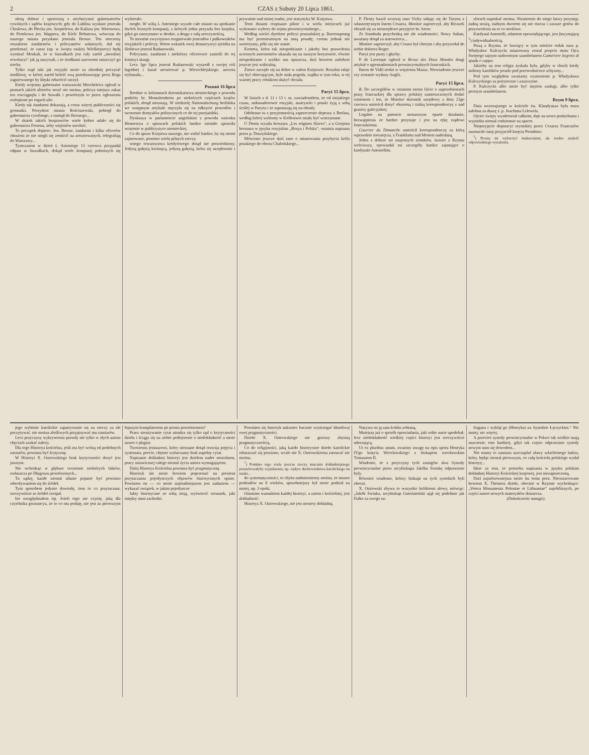2 CZAS z Soboty 20 Lipca 1861.
słoną dobrze i sprzeczną z atrybucyami gubernatorów cywilnych i sądów krajowych; gdy do Lublina wysłano jenerała Chrulewa, do Płocka jen. Szepielewa, do Kalisza jen. Woronowa, do Piotrkowa jen. Wagnera, do Kielc Bebutowa, wówczas do naszego miasta przysłano jenerała Brosse. Ten otoczony orszakiem żandarmów i policyantów usłużnych, dał się przekonać, że zaraz (np. w święta ruskiej Wielkiejnocy) będą wyrżnać Moskali, że w Suwałkach jest cały zaród „moralnej rewolucyi“ jak ją nazywali, i że środkami surowemi zniszczyć go trzeba.
Tylko rząd taki jak rosyjski może za zbrodnię poczytać modlitwę, w której naród boleść swą przedstawiając prosi Boga zagniewanego by klęski odwrócić raczył.
Kiedy wojenny gubernator warszawski Mercheleicz ogłosił w pismach jakich ubiorów nosić nie można, policya tutejsza zakaz ten rozciągnęła i do Suwałk i powtórzyła to przez ogłoszenia rozlepione po rogach ulic.
Kiedy tak żandarmi dokazują, a coraz więcej publiczności się gromadzi. Prezydent miasta Rościszewski, pobiegł do gubernatora cywilnego, z tamtąd do Brossego...
W skutek takich bezprawiów wiele kobiet udało się do gubernatora Fersena, żeby więźniów uwolnić.
To początek dopiero. Jen. Brosse, żandarmi i kilku oficerów obrażeni że nie mogli się zemścić na aresztowanych, telegrafują do Warszawy...
Tymczasem w dzień ś. Antoniego 13 czerwca przypadał odpust w Suwałkach, dokąd wiele kompanij pobożnych się wybierało.
mogło. W wilią ś. Antoniego wyszło całe miasto na spotkanie dwóch licznych kompanij, z których jedna przyszła bez księdza, gdyż go zatrzymano w drodze, a druga z całą uroczystością.
To moralne zwycięztwo rozgniewało jenerałów i pułkowników rosyjskich i policyę. Wtem wskutek owej denuncyacyi zjeżdża na śledztwo jenerał Rudanowski.
Policyanie, żandarmi i niektórzy oficerowie zanieśli do tej komisyi skargi.
Lecz 3go lipca jenerał Rudanowski wyszedł z swojej roli łagodnej i kazał aresztować p. Wierzchlejskiego, asesora trybunału...
Poznań 16 lipca
Brednie w kolumnach dziennikarstwa niemieckiego z powodu podróży hr. Montalemberta po niektórych częściach krajów polskich, dotąd nieustają. W niedzielę Nationalzeitung berlińska we wstępnym artykule męczyła się na odkrycie powodów i tworzenie domysłów politycznych co do tej przejażdżki.
Dyskusya w parlamencie angielskim z powodu wniosku Henneseya o sprawach polskich bardzo niemiło sprawiła wrażenie w publicystyce niemieckiej.
Co do spraw Księstwa naszego, nie widać bardzo, by się niemi zajmowano, pomimo wielu pilnych rzeczy.
wnego towarzystwa kredytowego dotąd nie potwierdzony. Jedyną gałęzią kwitnącą, jedyną gałęzią, która się urzędownie i prywatnie nad miarę trudni, jest statystyka W. Księstwa.
Temi dniami rozpisano pilnie i w wielu miejscach już wykonano wybory do sejmu prowincyonalnego...
Według wieści dyrektor policyi poznańskiej p. Baerensprung ma być przeniesionym na inną posadę; czemu jednak nie uwierzymy, póki się nie stanie.
Kometa, która tak niespodzianie i jakoby bez pozwolenia uczonych astronomów ukazała się na naszym horyzoncie, równie niespodzianie i szybko nas opuszcza, dziś bowiem zaledwie jeszcze jest widzialną.
Żniwo zaczęło się na dobre w całem Księstwie. Rezultat zdaje się być obiecującym, byle stała pogoda, rządka w tym roku, w tej ważnej pracy rolnikom służyć chciała.
Paryż 15 lipca.
W listach z d. 11 i 13 t. m. zawiadomiłem, że od niejakiego czasu, ambasadorowie rosyjski, austryacki i pruski żyją z sobą ściślej w Paryżu i że zapraszają się na obiady.
Odebrano tu z przyjemnością zaprzeczenie depeszy z Berlina, według której wyborny w Królestwie miały być wstrzymane.
U Dentu wyszła broszura „Les origines Slaves“, a u Gonjona broszura w języku rosyjskim „Rosya i Polska“, ostatnia napisana przez p. Duszyńskiego.
Mówiono jeszcze dziś rano o mianowaniu przybycia króla pruskiego do obozu Chalońskiego...
P. Fleury bawił wczoraj rano Vichy udając się do Turynu z własnoręcznym listem Cesarza. Monitor zaprzeczył, aby Ricasoli obraził się za nieurzędowe przyjęcie hr. Arese.
Ze Stambułu przychodzą nie złe wiadomości. Nowy Sułtan, uważany dotąd za starowierca...
Monitor zaprzeczył, aby Cesarz był chorym i aby przywołał do siebie doktora Roger.
Paryż jest pusty i głuchy.
P. de Laverque ogłosił w Revue des Deux Mondes drugi artykuł o zgromadzeniach prowincyonalnych francuskich.
Baron de Vidil siedzi w więzieniu Mazas. Niewiadomo jeszcze czy zostanie wydany Anglii.
Paryż 15 lipca.
B. Do szczegółów w ostatnim moim liście o usposobieniach prasy francuzkiej dla sprawy polskiej zamieszczonych dodać winienem i ten, że Monitor dziennik urzędowy z dnia 23go czerwca umieścił dosyć obszerną i trafną korespondencyę z nad granicy galicyjskiej.
Legalne na patencie monarszym oparte działanie, bezwątpienia że bardzo przystaje i jest na rękę rządowi francuskiemu.
Courrier du Dimanche umieścił korespondencyę za którą wprawdzie niezaręcza, z Frankfurtu nad Menem nadesłaną.
Jeden z dobrze mi znajomych ziomków, świeżo z Rzymu wróciwszy, opowiadał mi szczegóły bardzo zajmujące o kardynale Antonellim.
sferach napotkać można. Nizmiernie do niego łatwy przystęp, żadną strażą, żadnym dworem się nie otacza i zawsze gotów do przyzwolenia na to co możliwe.
Kardynał Antonelli, zdaniem opowiadającego, jest fascynującą <sup>1</sup>) indywidualnością.
Piszą z Rzymu, że bawiący w tym mieście rodak nasz p. Władysław Kulczycki mianowany został proprio motu Ojca Świętego tajnym nadwornym szambelanem Cameriere Segreto di spada e cappa.
Jakżeby na tem religia zyskała była, gdyby w chwili kiedy miliony katolików poszło pod przewodnictwo schyzmy...
Pod tym względem uważamy wyniesienie p. Władysława Kulczyckiego za pożyteczne i zaszczytne.
P. Kulczycki albo może być mężem zasługi, albo tylko prostym szambelanem.
Rzym 9 lipca.
Dnia wczorajszego w kościele św. Klaudyusza była msza żałobna za duszę ś. p. Joachima Lelewela.
Ojciec święty wyzdrowiał całkiem, daje na nowo posłuchania i wyjeżdża niemal codziennie na spacer.
Nieprzyjęcie deputacyi rzymskiej przez Cesarza Francuzów zasmuciło tutaj przyjaciół księcia Piombino.
<sup>1</sup>) Proszę mi wybaczyć makaronizm, ale trudno znaleść odpowiedniego wyrażenia.
jego wybitnie katolickie zapatrywanie się na rzeczy za złe poczytywać, nie można złośliwych przypisywać mu zamiarów.
Lecz przyczyny wykrywienia prawdy nie tylko w złych autora chęciach szukać należy.
Dla tego Historya kościelna, jeśli ma być wolną od podobnych zarzutów, powinna być krytyczną.
W Historyi X. Ostrowskiego brak krytyczności dosyć jest jawnym.
Nie wchodząc w głębsze ocenienie niektórych faktów, zwłaszcza po Długoszu powtórzonych...
Tu sądzę, każde niemal zdanie poparte być powinno odwoływaniem się do źródeł.
Tym sposobem jedynie dowiodę, żem to co przytaczam, rzeczywiście ze źródeł czerpał.
kie uwzględniałem itp. Jeżeli tego nie czynię, jaką dla czytelnika gwarancya, że to co mu podaję, nie jest za pierwszym lepszym kompilatorem po prostu powtórzonem?
Przez nieużywanie cytat utrudza się tylko sąd o krytyczności dzieła i ściąga się na siebie podejrzenie o niedokładność a może nawet o plagiat.
Tworzeniu jeniuszowi, który nieznane dotąd rozwija pojęcia i systemata, poecie, chętnie wybaczamy brak zupełny cytat.
Napisanie dokładnej historyi jest dziełem nader mozolnem, pracy ustawicznej całego niemal życia autora wymagającem.
Dalej Historya Kościelna powinna być pragmatyczną.
Historyk nie może bowiem poprzestać na prostem przytaczaniu pojedynczych objawów historycznych opisie. Powinien on — co może najtrudniejszem jest zadaniem — wykazać związek, w jakim pojedyncze
fakty historyczne ze sobą stoją, wyświecić stosunek, jaki między nimi zachodzi.
Powinien się historyk nakoniec bacznie wystrzegać kłamliwej owej pragmatyczności.
Dzieło X. Ostrowskiego nie grzeszy zbytnią pragmatycznością.
Co do religijności, jaką każdo historyczne dzieło katolickie odznaczać się powinno, wcale nie X. Ostrowskiemu zarzucać nie można.
<sup>7</sup>) Pomimo tego wiele jeszcze rzeczy znacznie dokładniejszego potrzebowałyby wyjaśnienia, np. wpływ duchowieństwa katolickiego na nauki...
do systematyczności, to chyba nadmierniemy można, że miasto podziałów na 8 wieków, sposobniejszy był może podział na mniej, np. 3 epoki.
Ostatnim warunkiem każdej historyi, a zatem i kościelnej, jest dokładność.
Historya X. Ostrowskiego, nie jest niestety dokładną.
Nazywa on ją sam krótko zebraną.
Mniejsza już o sposób opowiadania, jaki sobie autor upodobał; lecz niedokładność wielkiej części historyi jest rzeczywiście uderzającą.
Ut ex pluribus unum, zważmy uwagę na opis sporu Henryka IVgo księcia Wrocławskiego z biskupem wrocławskim Tomaszem II.
Wiadomo, że z przyczyny tych zatargów dwa Synody prowincyonalne przez arcybiskupa Jakóba Świnkę odprawione były.
Również wiadomo, którzy biskupi na tych synodach byli obecni.
X. Ostrowski zbywa to wszystko krótkiemi słowy, mówiąc: „Jakób Świnka, arcybiskup Gnieźnieński ujął się podobnie jak Fulko za swego su-
fragana i wyklął go (Henryka) na Synodzie Łęczyckim.“ Nic mniej, nic więcej.
A przecież synody prowincyonalne w Polsce tak wielkie mają znaczenie, tem bardziej, gdyż tak często odprawiane synody nowym nam się dowodem...
Nie mamy to zamiaru uszczuplać sławy szlachetnego ludzia, który, będąc niemal pierwszym, co całą kościoła polskiego wydał historyę...
Idzie za tem, że potrzeba napisania w języku polskim dokładnej Historyi Kościelnej krajowej, jest niezaprzeczoną.
Dziś najstósowniejsza może ku temu pora. Nieoszacowane bowiem X. Theinera dzieło, obecnie w Rzymie wychodzące: „Vetera Monumenta Poloniae et Lithuaniae“ najobfitszych, po części nawet nowych materyałów dostarcza.
(Dokończenie nastąpi).